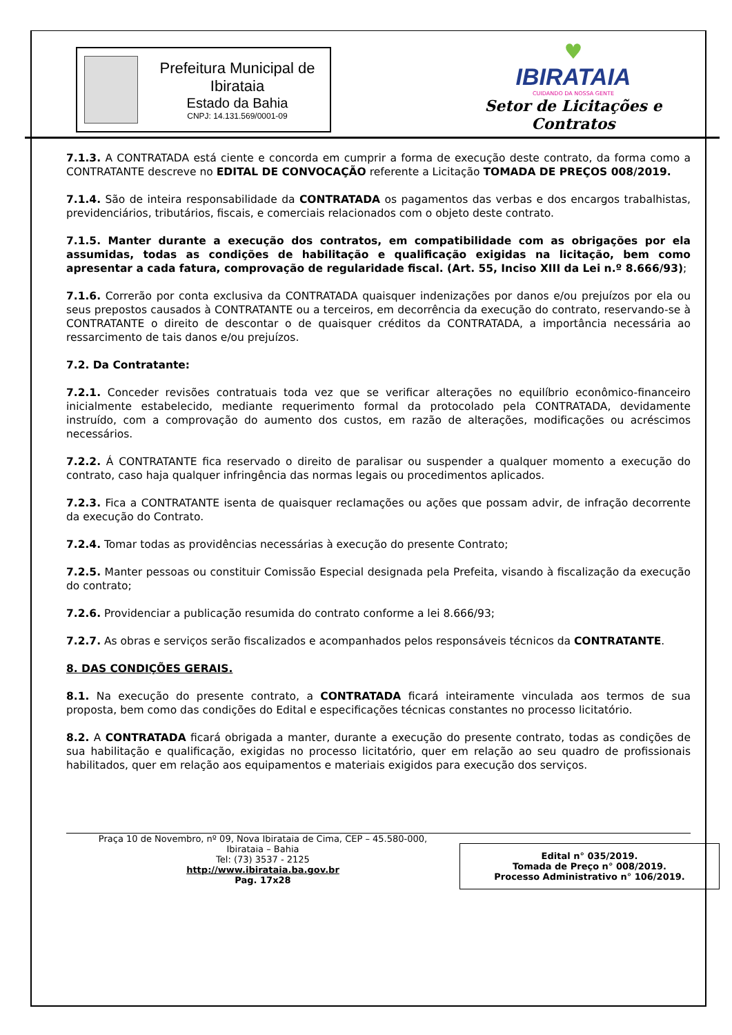Prefeitura Municipal de Ibirataia
Estado da Bahia
CNPJ: 14.131.569/0001-09
♥
IBIRATAIA
CUIDANDO DA NOSSA GENTE
Setor de Licitações e Contratos
7.1.3. A CONTRATADA está ciente e concorda em cumprir a forma de execução deste contrato, da forma como a CONTRATANTE descreve no EDITAL DE CONVOCAÇÃO referente a Licitação TOMADA DE PREÇOS 008/2019.
7.1.4. São de inteira responsabilidade da CONTRATADA os pagamentos das verbas e dos encargos trabalhistas, previdenciários, tributários, fiscais, e comerciais relacionados com o objeto deste contrato.
7.1.5. Manter durante a execução dos contratos, em compatibilidade com as obrigações por ela assumidas, todas as condições de habilitação e qualificação exigidas na licitação, bem como apresentar a cada fatura, comprovação de regularidade fiscal. (Art. 55, Inciso XIII da Lei n.º 8.666/93);
7.1.6. Correrão por conta exclusiva da CONTRATADA quaisquer indenizações por danos e/ou prejuízos por ela ou seus prepostos causados à CONTRATANTE ou a terceiros, em decorrência da execução do contrato, reservando-se à CONTRATANTE o direito de descontar o de quaisquer créditos da CONTRATADA, a importância necessária ao ressarcimento de tais danos e/ou prejuízos.
7.2. Da Contratante:
7.2.1. Conceder revisões contratuais toda vez que se verificar alterações no equilíbrio econômico-financeiro inicialmente estabelecido, mediante requerimento formal da protocolado pela CONTRATADA, devidamente instruído, com a comprovação do aumento dos custos, em razão de alterações, modificações ou acréscimos necessários.
7.2.2. Á CONTRATANTE fica reservado o direito de paralisar ou suspender a qualquer momento a execução do contrato, caso haja qualquer infringência das normas legais ou procedimentos aplicados.
7.2.3. Fica a CONTRATANTE isenta de quaisquer reclamações ou ações que possam advir, de infração decorrente da execução do Contrato.
7.2.4. Tomar todas as providências necessárias à execução do presente Contrato;
7.2.5. Manter pessoas ou constituir Comissão Especial designada pela Prefeita, visando à fiscalização da execução do contrato;
7.2.6. Providenciar a publicação resumida do contrato conforme a lei 8.666/93;
7.2.7. As obras e serviços serão fiscalizados e acompanhados pelos responsáveis técnicos da CONTRATANTE.
8. DAS CONDIÇÕES GERAIS.
8.1. Na execução do presente contrato, a CONTRATADA ficará inteiramente vinculada aos termos de sua proposta, bem como das condições do Edital e especificações técnicas constantes no processo licitatório.
8.2. A CONTRATADA ficará obrigada a manter, durante a execução do presente contrato, todas as condições de sua habilitação e qualificação, exigidas no processo licitatório, quer em relação ao seu quadro de profissionais habilitados, quer em relação aos equipamentos e materiais exigidos para execução dos serviços.
Praça 10 de Novembro, nº 09, Nova Ibirataia de Cima, CEP – 45.580-000,
Ibirataia – Bahia
Tel: (73) 3537 - 2125
http://www.ibirataia.ba.gov.br
Pag. 17x28
Edital n° 035/2019.
Tomada de Preço n° 008/2019.
Processo Administrativo n° 106/2019.